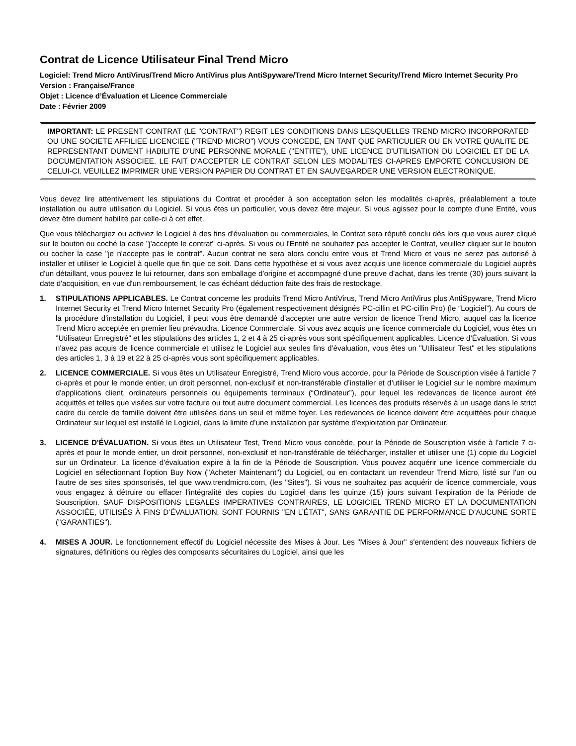Contrat de Licence Utilisateur Final Trend Micro
Logiciel: Trend Micro AntiVirus/Trend Micro AntiVirus plus AntiSpyware/Trend Micro Internet Security/Trend Micro Internet Security Pro
Version : Française/France
Objet : Licence d’Évaluation et Licence Commerciale
Date : Février 2009
IMPORTANT: LE PRESENT CONTRAT (LE "CONTRAT") REGIT LES CONDITIONS DANS LESQUELLES TREND MICRO INCORPORATED OU UNE SOCIETE AFFILIEE LICENCIEE ("TREND MICRO") VOUS CONCEDE, EN TANT QUE PARTICULIER OU EN VOTRE QUALITE DE REPRESENTANT DUMENT HABILITE D'UNE PERSONNE MORALE ("ENTITE"), UNE LICENCE D'UTILISATION DU LOGICIEL ET DE LA DOCUMENTATION ASSOCIEE. LE FAIT D'ACCEPTER LE CONTRAT SELON LES MODALITES CI-APRES EMPORTE CONCLUSION DE CELUI-CI. VEUILLEZ IMPRIMER UNE VERSION PAPIER DU CONTRAT ET EN SAUVEGARDER UNE VERSION ELECTRONIQUE.
Vous devez lire attentivement les stipulations du Contrat et procéder à son acceptation selon les modalités ci-après, préalablement a toute installation ou autre utilisation du Logiciel. Si vous êtes un particulier, vous devez être majeur. Si vous agissez pour le compte d'une Entité, vous devez être dument habilité par celle-ci à cet effet.
Que vous téléchargiez ou activiez le Logiciel à des fins d'évaluation ou commerciales, le Contrat sera réputé conclu dès lors que vous aurez cliqué sur le bouton ou coché la case "j'accepte le contrat" ci-après. Si vous ou l'Entité ne souhaitez pas accepter le Contrat, veuillez cliquer sur le bouton ou cocher la case "je n'accepte pas le contrat". Aucun contrat ne sera alors conclu entre vous et Trend Micro et vous ne serez pas autorisé à installer et utiliser le Logiciel à quelle que fin que ce soit. Dans cette hypothèse et si vous avez acquis une licence commerciale du Logiciel auprès d'un détaillant, vous pouvez le lui retourner, dans son emballage d'origine et accompagné d'une preuve d'achat, dans les trente (30) jours suivant la date d'acquisition, en vue d'un remboursement, le cas échéant déduction faite des frais de restockage.
1. STIPULATIONS APPLICABLES. Le Contrat concerne les produits Trend Micro AntiVirus, Trend Micro AntiVirus plus AntiSpyware, Trend Micro Internet Security et Trend Micro Internet Security Pro (également respectivement désignés PC-cillin et PC-cillin Pro) (le “Logiciel”). Au cours de la procédure d'installation du Logiciel, il peut vous être demandé d'accepter une autre version de licence Trend Micro, auquel cas la licence Trend Micro acceptée en premier lieu prévaudra. Licence Commerciale. Si vous avez acquis une licence commerciale du Logiciel, vous êtes un "Utilisateur Enregistré" et les stipulations des articles 1, 2 et 4 à 25 ci-après vous sont spécifiquement applicables. Licence d’Évaluation. Si vous n'avez pas acquis de licence commerciale et utilisez le Logiciel aux seules fins d'évaluation, vous êtes un "Utilisateur Test" et les stipulations des articles 1, 3 à 19 et 22 à 25 ci-après vous sont spécifiquement applicables.
2. LICENCE COMMERCIALE. Si vous êtes un Utilisateur Enregistré, Trend Micro vous accorde, pour la Période de Souscription visée à l'article 7 ci-après et pour le monde entier, un droit personnel, non-exclusif et non-transférable d’installer et d’utiliser le Logiciel sur le nombre maximum d'applications client, ordinateurs personnels ou équipements terminaux (“Ordinateur”), pour lequel les redevances de licence auront été acquittés et telles que visées sur votre facture ou tout autre document commercial. Les licences des produits réservés à un usage dans le strict cadre du cercle de famille doivent être utilisées dans un seul et même foyer. Les redevances de licence doivent être acquittées pour chaque Ordinateur sur lequel est installé le Logiciel, dans la limite d’une installation par système d'exploitation par Ordinateur.
3. LICENCE D'ÉVALUATION. Si vous êtes un Utilisateur Test, Trend Micro vous concède, pour la Période de Souscription visée à l'article 7 ci-après et pour le monde entier, un droit personnel, non-exclusif et non-transférable de télécharger, installer et utiliser une (1) copie du Logiciel sur un Ordinateur. La licence d'évaluation expire à la fin de la Période de Souscription. Vous pouvez acquérir une licence commerciale du Logiciel en sélectionnant l'option Buy Now ("Acheter Maintenant") du Logiciel, ou en contactant un revendeur Trend Micro, listé sur l'un ou l'autre de ses sites sponsorisés, tel que www.trendmicro.com, (les "Sites"). Si vous ne souhaitez pas acquérir de licence commerciale, vous vous engagez à détruire ou effacer l'intégralité des copies du Logiciel dans les quinze (15) jours suivant l'expiration de la Période de Souscription. SAUF DISPOSITIONS LEGALES IMPERATIVES CONTRAIRES, LE LOGICIEL TREND MICRO ET LA DOCUMENTATION ASSOCIÉE, UTILISÉS À FINS D’ÉVALUATION, SONT FOURNIS "EN L’ÉTAT", SANS GARANTIE DE PERFORMANCE D’AUCUNE SORTE ("GARANTIES").
4. MISES A JOUR. Le fonctionnement effectif du Logiciel nécessite des Mises à Jour. Les "Mises à Jour" s'entendent des nouveaux fichiers de signatures, définitions ou règles des composants sécuritaires du Logiciel, ainsi que les